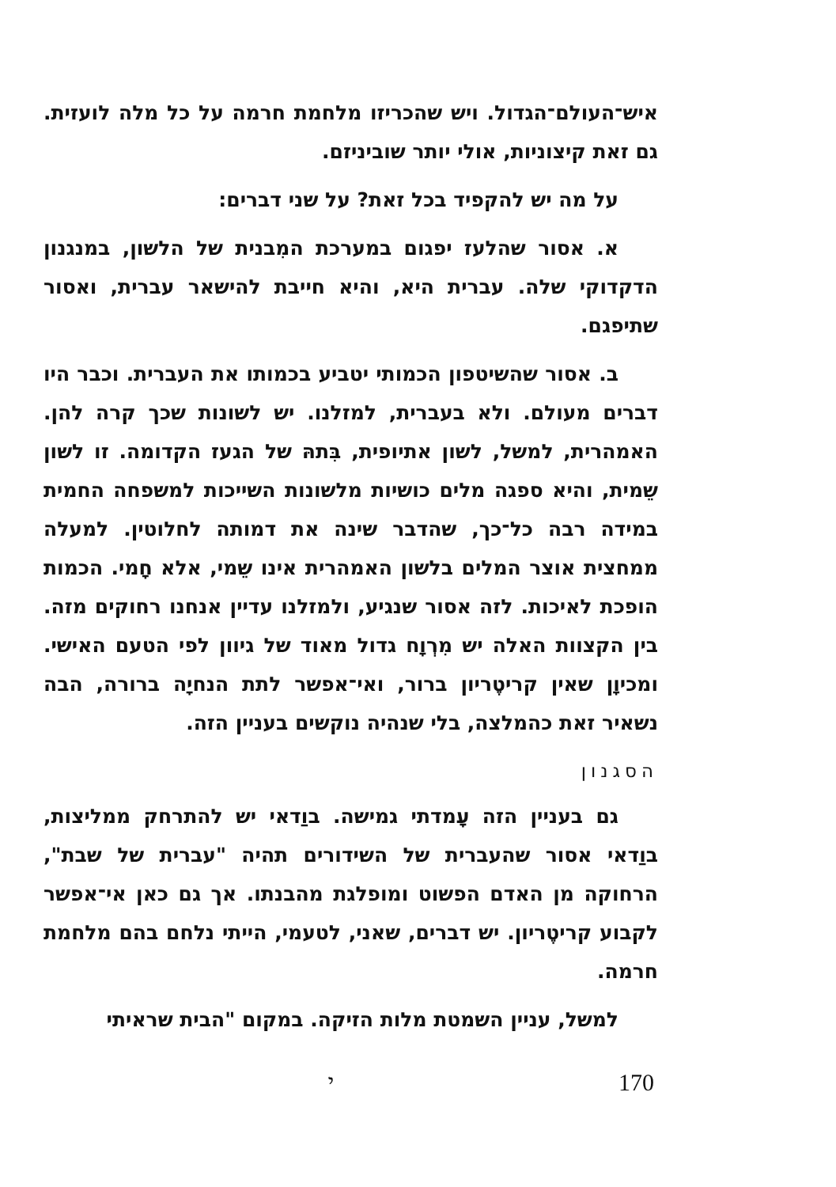איש־העולם־הגדול. ויש שהכריזו מלחמת חרמה על כל מלה לועזית. גם זאת קיצוניות, אולי יותר שוביניזם.
על מה יש להקפיד בכל זאת? על שני דברים:
א. אסור שהלעז יפגום במערכת המִבנית של הלשון, במנגנון הדקדוקי שלה. עברית היא, והיא חייבת להישאר עברית, ואסור שתיפגם.
ב. אסור שהשיטפון הכמותי יטביע בכמותו את העברית. וכבר היו דברים מעולם. ולא בעברית, למזלנו. יש לשונות שכך קרה להן. האמהרית, למשל, לשון אתיופית, בִּתהּ של הגעז הקדומה. זו לשון שֵמית, והיא ספגה מלים כושיות מלשונות השייכות למשפחה החמית במידה רבה כל־כך, שהדבר שינה את דמותה לחלוטין. למעלה ממחצית אוצר המלים בלשון האמהרית אינו שֵמי, אלא חָמי. הכמות הופכת לאיכות. לזה אסור שנגיע, ולמזלנו עדיין אנחנו רחוקים מזה. בין הקצוות האלה יש מִרְוָח גדול מאוד של גיוון לפי הטעם האישי. ומכיוָן שאין קריטֶריון ברור, ואי־אפשר לתת הנחיָה ברורה, הבה נשאיר זאת כהמלצה, בלי שנהיה נוקשים בעניין הזה.
הסגנון
גם בעניין הזה עָמדתי גמישה. בוַדאי יש להתרחק ממליצות, בוַדאי אסור שהעברית של השידורים תהיה "עברית של שבת", הרחוקה מן האדם הפשוט ומופלגת מהבנתו. אך גם כאן אי־אפשר לקבוע קריטֶריון. יש דברים, שאני, לטעמי, הייתי נלחם בהם מלחמת חרמה.
למשל, עניין השמטת מלות הזיקה. במקום "הבית שראיתי
170 י